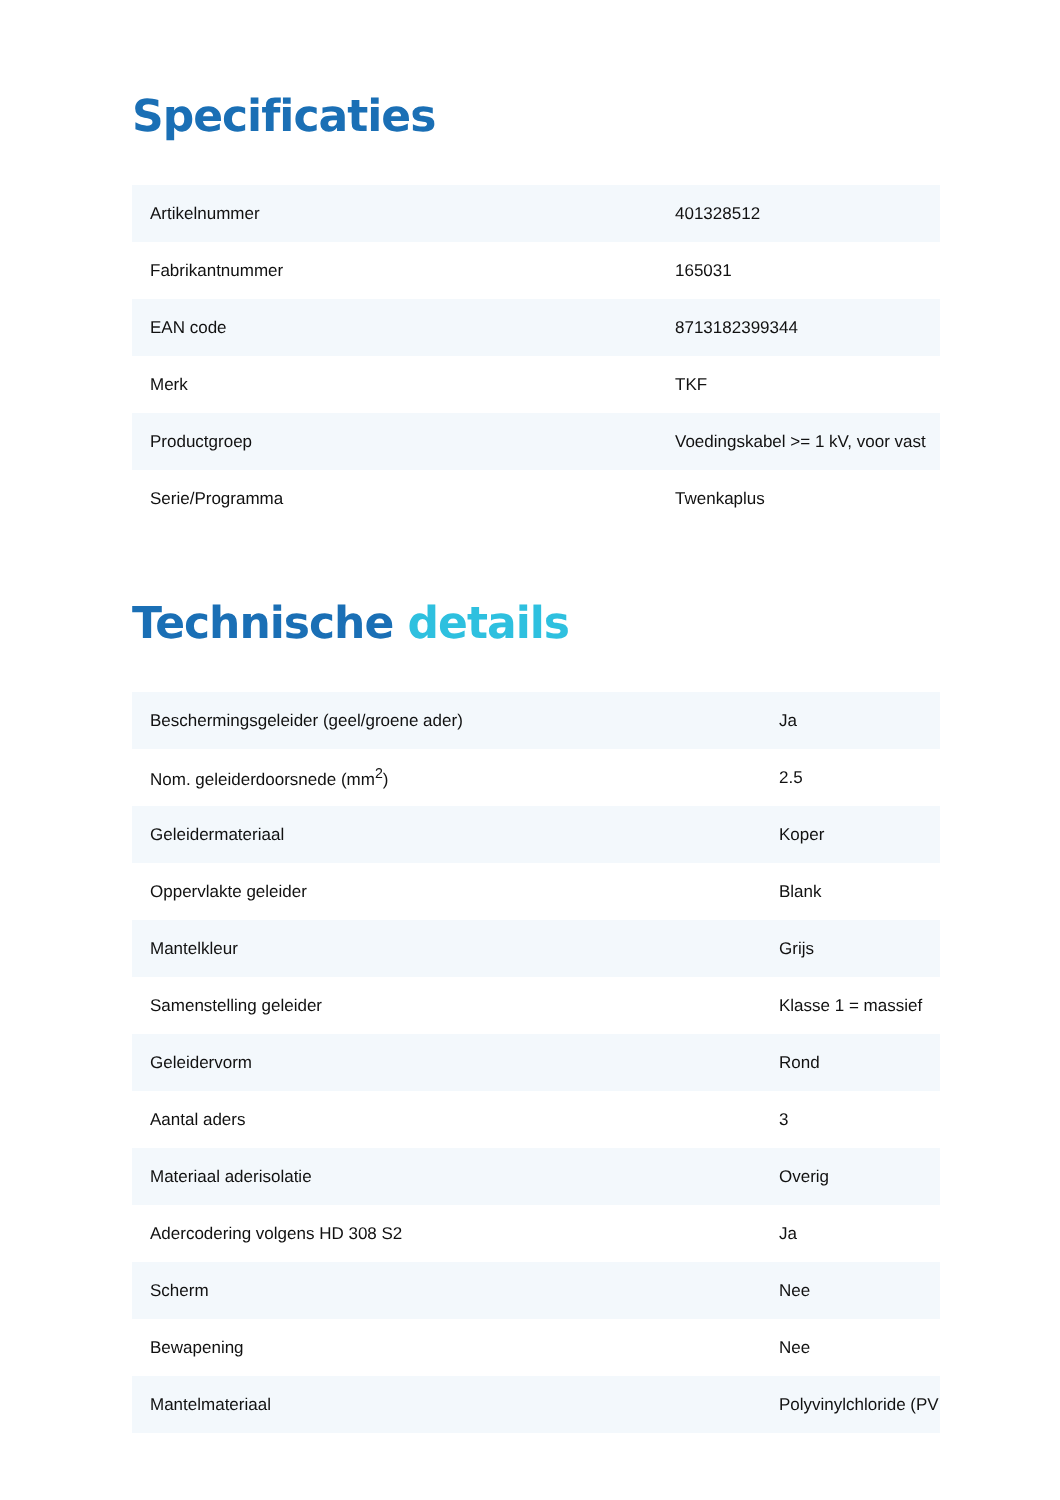Specificaties
| Artikelnummer | 401328512 |
| Fabrikantnummer | 165031 |
| EAN code | 8713182399344 |
| Merk | TKF |
| Productgroep | Voedingskabel >= 1 kV, voor vast |
| Serie/Programma | Twenkaplus |
Technische details
| Beschermingsgeleider (geel/groene ader) | Ja |
| Nom. geleiderdoorsnede (mm<sup>2</sup>) | 2.5 |
| Geleidermateriaal | Koper |
| Oppervlakte geleider | Blank |
| Mantelkleur | Grijs |
| Samenstelling geleider | Klasse 1 = massief |
| Geleidervorm | Rond |
| Aantal aders | 3 |
| Materiaal aderisolatie | Overig |
| Adercodering volgens HD 308 S2 | Ja |
| Scherm | Nee |
| Bewapening | Nee |
| Mantelmateriaal | Polyvinylchloride (PV |